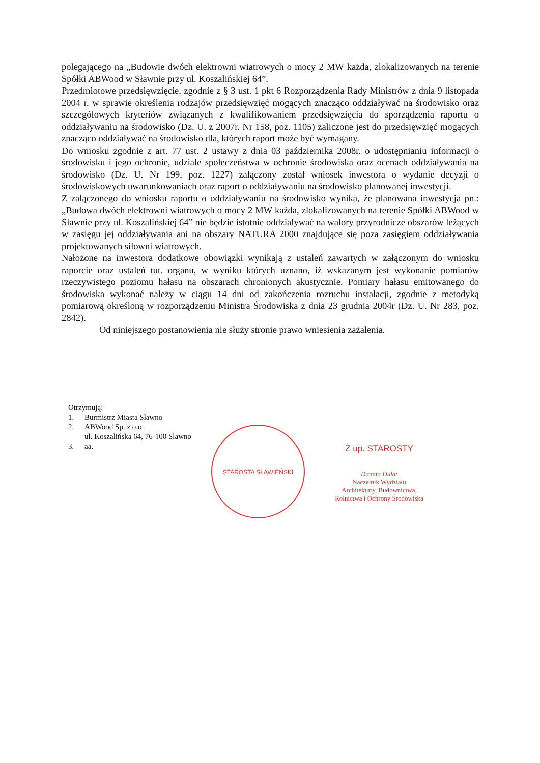polegającego na „Budowie dwóch elektrowni wiatrowych o mocy 2 MW każda, zlokalizowanych na terenie Spółki ABWood w Sławnie przy ul. Koszalińskiej 64”.
Przedmiotowe przedsięwzięcie, zgodnie z § 3 ust. 1 pkt 6 Rozporządzenia Rady Ministrów z dnia 9 listopada 2004 r. w sprawie określenia rodzajów przedsięwzięć mogących znacząco oddziaływać na środowisko oraz szczegółowych kryteriów związanych z kwalifikowaniem przedsięwzięcia do sporządzenia raportu o oddziaływaniu na środowisko (Dz. U. z 2007r. Nr 158, poz. 1105) zaliczone jest do przedsięwzięć mogących znacząco oddziaływać na środowisko dla, których raport może być wymagany.
Do wniosku zgodnie z art. 77 ust. 2 ustawy z dnia 03 października 2008r. o udostępnianiu informacji o środowisku i jego ochronie, udziale społeczeństwa w ochronie środowiska oraz ocenach oddziaływania na środowisko (Dz. U. Nr 199, poz. 1227) załączony został wniosek inwestora o wydanie decyzji o środowiskowych uwarunkowaniach oraz raport o oddziaływaniu na środowisko planowanej inwestycji.
Z załączonego do wniosku raportu o oddziaływaniu na środowisko wynika, że planowana inwestycja pn.: „Budowa dwóch elektrowni wiatrowych o mocy 2 MW każda, zlokalizowanych na terenie Spółki ABWood w Sławnie przy ul. Koszalińskiej 64” nie będzie istotnie oddziaływać na walory przyrodnicze obszarów leżących w zasięgu jej oddziaływania ani na obszary NATURA 2000 znajdujące się poza zasięgiem oddziaływania projektowanych siłowni wiatrowych.
Nałożone na inwestora dodatkowe obowiązki wynikają z ustaleń zawartych w załączonym do wniosku raporcie oraz ustaleń tut. organu, w wyniku których uznano, iż wskazanym jest wykonanie pomiarów rzeczywistego poziomu hałasu na obszarach chronionych akustycznie. Pomiary hałasu emitowanego do środowiska wykonać należy w ciągu 14 dni od zakończenia rozruchu instalacji, zgodnie z metodyką pomiarową określoną w rozporządzeniu Ministra Środowiska z dnia 23 grudnia 2004r (Dz. U. Nr 283, poz. 2842).
Od niniejszego postanowienia nie służy stronie prawo wniesienia zażalenia.
Otrzymują:
1. Burmistrz Miasta Sławno
2. ABWood Sp. z o.o.
ul. Koszalińska 64, 76-100 Sławno
3. aa.
STAROSTA SŁAWIEŃSKI
Z up. STAROSTY
Danuta Dulat
Naczelnik Wydziału
Architektury, Budownictwa,
Rolnictwa i Ochrony Środowiska